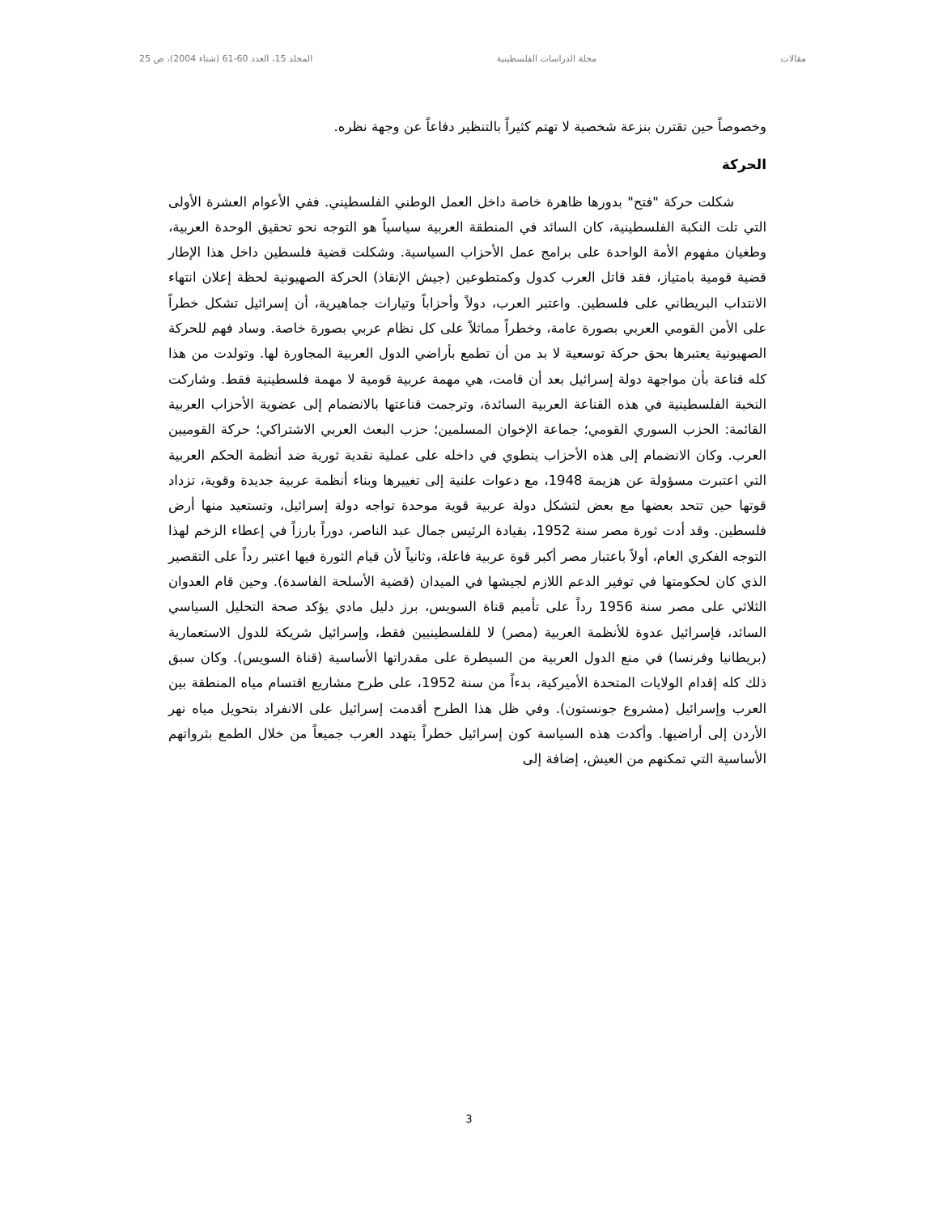مقالات مجلة الدراسات الفلسطينية المجلد 15، العدد 60-61 (شتاء 2004)، ص 25
وخصوصاً حين تقترن بنزعة شخصية لا تهتم كثيراً بالتنظير دفاعاً عن وجهة نظره.
الحركة
شكلت حركة "فتح" بدورها ظاهرة خاصة داخل العمل الوطني الفلسطيني. ففي الأعوام العشرة الأولى التي تلت النكبة الفلسطينية، كان السائد في المنطقة العربية سياسياً هو التوجه نحو تحقيق الوحدة العربية، وطغيان مفهوم الأمة الواحدة على برامج عمل الأحزاب السياسية. وشكلت قضية فلسطين داخل هذا الإطار قضية قومية بامتياز، فقد قاتل العرب كدول وكمتطوعين (جيش الإنقاذ) الحركة الصهيونية لحظة إعلان انتهاء الانتداب البريطاني على فلسطين. واعتبر العرب، دولاً وأحزاباً وتيارات جماهيرية، أن إسرائيل تشكل خطراً على الأمن القومي العربي بصورة عامة، وخطراً مماثلاً على كل نظام عربي بصورة خاصة. وساد فهم للحركة الصهيونية يعتبرها بحق حركة توسعية لا بد من أن تطمع بأراضي الدول العربية المجاورة لها. وتولدت من هذا كله قناعة بأن مواجهة دولة إسرائيل بعد أن قامت، هي مهمة عربية قومية لا مهمة فلسطينية فقط. وشاركت النخبة الفلسطينية في هذه القناعة العربية السائدة، وترجمت قناعتها بالانضمام إلى عضوية الأحزاب العربية القائمة: الحزب السوري القومي؛ جماعة الإخوان المسلمين؛ حزب البعث العربي الاشتراكي؛ حركة القوميين العرب. وكان الانضمام إلى هذه الأحزاب ينطوي في داخله على عملية نقدية ثورية ضد أنظمة الحكم العربية التي اعتبرت مسؤولة عن هزيمة 1948، مع دعوات علنية إلى تغييرها وبناء أنظمة عربية جديدة وقوية، تزداد قوتها حين تتحد بعضها مع بعض لتشكل دولة عربية قوية موحدة تواجه دولة إسرائيل، وتستعيد منها أرض فلسطين. وقد أدت ثورة مصر سنة 1952، بقيادة الرئيس جمال عبد الناصر، دوراً بارزاً في إعطاء الزخم لهذا التوجه الفكري العام، أولاً باعتبار مصر أكبر قوة عربية فاعلة، وثانياً لأن قيام الثورة فيها اعتبر رداً على التقصير الذي كان لحكومتها في توفير الدعم اللازم لجيشها في الميدان (قضية الأسلحة الفاسدة). وحين قام العدوان الثلاثي على مصر سنة 1956 رداً على تأميم قناة السويس، برز دليل مادي يؤكد صحة التحليل السياسي السائد، فإسرائيل عدوة للأنظمة العربية (مصر) لا للفلسطينيين فقط، وإسرائيل شريكة للدول الاستعمارية (بريطانيا وفرنسا) في منع الدول العربية من السيطرة على مقدراتها الأساسية (قناة السويس). وكان سبق ذلك كله إقدام الولايات المتحدة الأميركية، بدءاً من سنة 1952، على طرح مشاريع اقتسام مياه المنطقة بين العرب وإسرائيل (مشروع جونستون). وفي ظل هذا الطرح أقدمت إسرائيل على الانفراد بتحويل مياه نهر الأردن إلى أراضيها. وأكدت هذه السياسة كون إسرائيل خطراً يتهدد العرب جميعاً من خلال الطمع بثرواتهم الأساسية التي تمكنهم من العيش، إضافة إلى
3